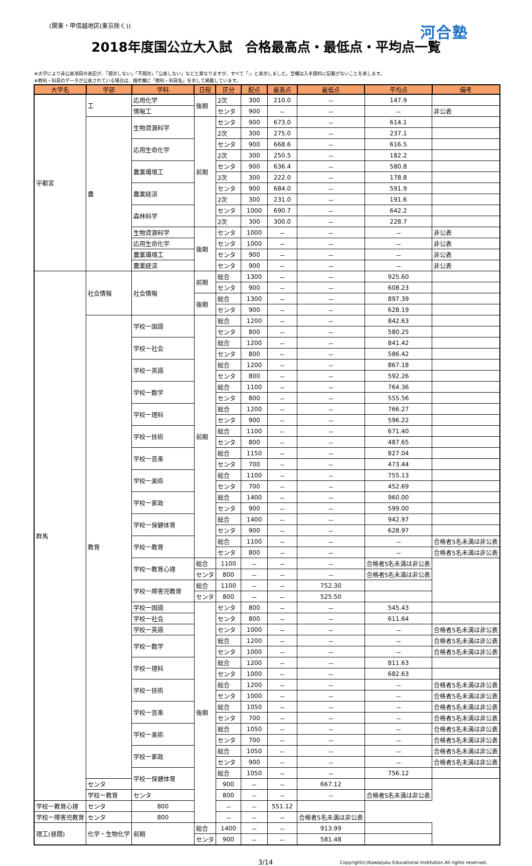(関東・甲信越地区(東京除く))
河合塾
2018年度国公立大入試　合格最高点・最低点・平均点一覧
※大学により非公表項目の表記が、「開示しない」「不開示」「公表しない」などと異なりますが、すべて「-」と表示しました。空欄は入手資料に記載がないことを表します。
※教科・科目のデータが公表されている場合は、備考欄に「教科・科目名」を示して掲載しています。
| 大学名 | 学部 | 学科 | 日程 | 区分 | 配点 | 最高点 | 最低点 | 平均点 | 備考 |
| --- | --- | --- | --- | --- | --- | --- | --- | --- | --- |
| 宇都宮 | 工 | 応用化学 | 後期 | 2次 | 300 | 210.0 | － | 147.9 | |
| | | 情報工 | | センタ | 900 | － | － | － | 非公表 |
| | 農 | 生物資源科学 | 前期 | センタ | 900 | 673.0 | － | 614.1 | |
| | | | | 2次 | 300 | 275.0 | － | 237.1 | |
| | | 応用生命化学 | | センタ | 900 | 668.6 | － | 616.5 | |
| | | | | 2次 | 300 | 250.5 | － | 182.2 | |
| | | 農業環境工 | | センタ | 900 | 636.4 | － | 580.8 | |
| | | | | 2次 | 300 | 222.0 | － | 178.8 | |
| | | 農業経済 | | センタ | 900 | 684.0 | － | 591.9 | |
| | | | | 2次 | 300 | 231.0 | － | 191.6 | |
| | | 森林科学 | | センタ | 1000 | 690.7 | － | 642.2 | |
| | | | | 2次 | 300 | 300.0 | － | 228.7 | |
| | | 生物資源科学 | 後期 | センタ | 1000 | － | － | － | 非公表 |
| | | 応用生命化学 | | センタ | 1000 | － | － | － | 非公表 |
| | | 農業環境工 | | センタ | 900 | － | － | － | 非公表 |
| | | 農業経済 | | センタ | 900 | － | － | － | 非公表 |
| 群馬 | 社会情報 | 社会情報 | 前期 | 総合 | 1300 | － | － | 925.60 | |
| | | | | センタ | 900 | － | － | 608.23 | |
| | | | 後期 | 総合 | 1300 | － | － | 897.39 | |
| | | | | センタ | 900 | － | － | 628.19 | |
| | 教育 | 学校ー国語 | 前期 | 総合 | 1200 | － | － | 842.63 | |
| | | | | センタ | 800 | － | － | 580.25 | |
| | | 学校ー社会 | | 総合 | 1200 | － | － | 841.42 | |
| | | | | センタ | 800 | － | － | 586.42 | |
| | | 学校ー英語 | | 総合 | 1200 | － | － | 867.18 | |
| | | | | センタ | 800 | － | － | 592.26 | |
| | | 学校ー数学 | | 総合 | 1100 | － | － | 764.36 | |
| | | | | センタ | 800 | － | － | 555.56 | |
| | | 学校ー理科 | | 総合 | 1200 | － | － | 766.27 | |
| | | | | センタ | 900 | － | － | 596.22 | |
| | | 学校ー技術 | | 総合 | 1100 | － | － | 671.40 | |
| | | | | センタ | 800 | － | － | 487.65 | |
| | | 学校ー音楽 | | 総合 | 1150 | － | － | 827.04 | |
| | | | | センタ | 700 | － | － | 473.44 | |
| | | 学校ー美術 | | 総合 | 1100 | － | － | 755.13 | |
| | | | | センタ | 700 | － | － | 452.69 | |
| | | 学校ー家政 | | 総合 | 1400 | － | － | 960.00 | |
| | | | | センタ | 900 | － | － | 599.00 | |
| | | 学校ー保健体育 | | 総合 | 1400 | － | － | 942.97 | |
| | | | | センタ | 900 | － | － | 628.97 | |
| | | 学校ー教育 | | 総合 | 1100 | － | － | － | 合格者5名未満は非公表 |
| | | | | センタ | 800 | － | － | － | 合格者5名未満は非公表 |
| | | 学校ー教育心理 | 総合 | 1100 | － | － | － | 合格者5名未満は非公表 | |
| | | | センタ | 800 | － | － | － | 合格者5名未満は非公表 | |
| | | 学校ー障害児教育 | 総合 | 1100 | － | － | 752.30 | | |
| | | | センタ | 800 | － | － | 525.50 | | |
| | | 学校ー国語 | 後期 | センタ | 800 | － | － | 545.43 | |
| | | 学校ー社会 | | センタ | 800 | － | － | 611.64 | |
| | | 学校ー英語 | | センタ | 1000 | － | － | － | 合格者5名未満は非公表 |
| | | 学校ー数学 | | 総合 | 1200 | － | － | － | 合格者5名未満は非公表 |
| | | | | センタ | 1000 | － | － | － | 合格者5名未満は非公表 |
| | | 学校ー理科 | | 総合 | 1200 | － | － | 811.63 | |
| | | | | センタ | 1000 | － | － | 682.63 | |
| | | 学校ー技術 | | 総合 | 1200 | － | － | － | 合格者5名未満は非公表 |
| | | | | センタ | 1000 | － | － | － | 合格者5名未満は非公表 |
| | | 学校ー音楽 | | 総合 | 1050 | － | － | － | 合格者5名未満は非公表 |
| | | | | センタ | 700 | － | － | － | 合格者5名未満は非公表 |
| | | 学校ー美術 | | 総合 | 1050 | － | － | － | 合格者5名未満は非公表 |
| | | | | センタ | 700 | － | － | － | 合格者5名未満は非公表 |
| | | 学校ー家政 | | 総合 | 1050 | － | － | － | 合格者5名未満は非公表 |
| | | | | センタ | 900 | － | － | － | 合格者5名未満は非公表 |
| | | 学校ー保健体育 | | 総合 | 1050 | － | － | 756.12 | |
| | センタ | | | 900 | － | － | 667.12 | | |
| | 学校ー教育 | センタ | | 800 | － | － | － | 合格者5名未満は非公表 | |
| 学校ー教育心理 | センタ | 800 | | － | － | 551.12 | | | |
| 学校ー障害児教育 | センタ | 800 | | － | － | － | 合格者5名未満は非公表 | | |
| 理工(昼間) | 化学・生物化学 | 前期 | 総合 | 1400 | － | － | 913.99 | | |
| | | | センタ | 900 | － | － | 581.48 | | |
3/14 Copyright(c)Kawaijuku Educational Institution.All rights reserved.